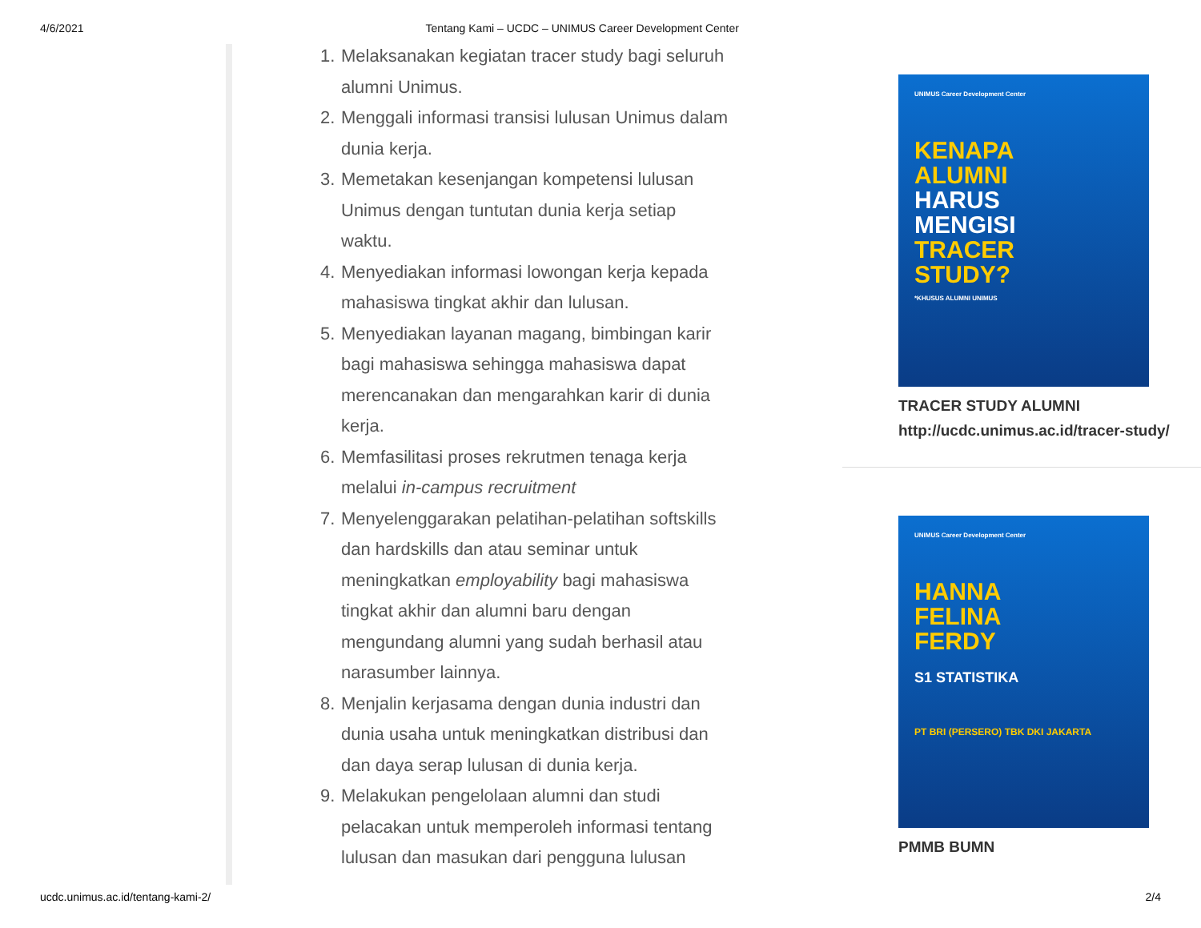4/6/2021 Tentang Kami – UCDC – UNIMUS Career Development Center
1. Melaksanakan kegiatan tracer study bagi seluruh alumni Unimus.
2. Menggali informasi transisi lulusan Unimus dalam dunia kerja.
3. Memetakan kesenjangan kompetensi lulusan Unimus dengan tuntutan dunia kerja setiap waktu.
4. Menyediakan informasi lowongan kerja kepada mahasiswa tingkat akhir dan lulusan.
5. Menyediakan layanan magang, bimbingan karir bagi mahasiswa sehingga mahasiswa dapat merencanakan dan mengarahkan karir di dunia kerja.
6. Memfasilitasi proses rekrutmen tenaga kerja melalui in-campus recruitment
7. Menyelenggarakan pelatihan-pelatihan softskills dan hardskills dan atau seminar untuk meningkatkan employability bagi mahasiswa tingkat akhir dan alumni baru dengan mengundang alumni yang sudah berhasil atau narasumber lainnya.
8. Menjalin kerjasama dengan dunia industri dan dunia usaha untuk meningkatkan distribusi dan dan daya serap lulusan di dunia kerja.
9. Melakukan pengelolaan alumni dan studi pelacakan untuk memperoleh informasi tentang lulusan dan masukan dari pengguna lulusan
UNIMUS Career Development Center
KENAPA
ALUMNI
HARUS
MENGISI
TRACER
STUDY?
*KHUSUS ALUMNI UNIMUS
TRACER STUDY ALUMNI
http://ucdc.unimus.ac.id/tracer-study/
UNIMUS Career Development Center
HANNA
FELINA
FERDY
S1 STATISTIKA
PT BRI (PERSERO) TBK DKI JAKARTA
PMMB BUMN
ucdc.unimus.ac.id/tentang-kami-2/ 2/4